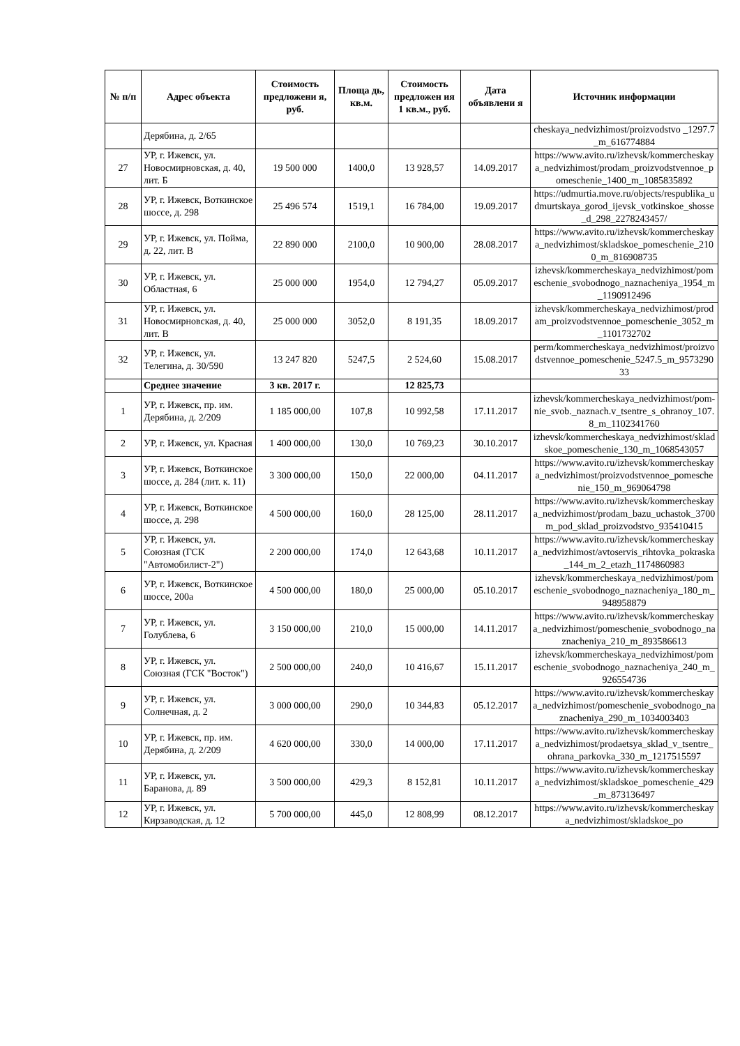| № п/п | Адрес объекта | Стоимость предложени я, руб. | Площа дь, кв.м. | Стоимость предложен ия 1 кв.м., руб. | Дата объявлени я | Источник информации |
| --- | --- | --- | --- | --- | --- | --- |
| | Дерябина, д. 2/65 | | | | | cheskaya_nedvizhimost/proizvodstvo _1297.7_m_616774884 |
| 27 | УР, г. Ижевск, ул. Новосмирновская, д. 40, лит. Б | 19 500 000 | 1400,0 | 13 928,57 | 14.09.2017 | https://www.avito.ru/izhevsk/kommercheskaya_nedvizhimost/prodam_proizvodstvennoe_pomeschenie_1400_m_1085835892 |
| 28 | УР, г. Ижевск, Воткинское шоссе, д. 298 | 25 496 574 | 1519,1 | 16 784,00 | 19.09.2017 | https://udmurtia.move.ru/objects/respublika_udmurtskaya_gorod_ijevsk_votkinskoe_shosse_d_298_2278243457/ |
| 29 | УР, г. Ижевск, ул. Пойма, д. 22, лит. В | 22 890 000 | 2100,0 | 10 900,00 | 28.08.2017 | https://www.avito.ru/izhevsk/kommercheskaya_nedvizhimost/skladskoe_pomeschenie_2100_m_816908735 |
| 30 | УР, г. Ижевск, ул. Областная, 6 | 25 000 000 | 1954,0 | 12 794,27 | 05.09.2017 | izhevsk/kommercheskaya_nedvizhimost/pomeschenie_svobodnogo_naznacheniya_1954_m_1190912496 |
| 31 | УР, г. Ижевск, ул. Новосмирновская, д. 40, лит. В | 25 000 000 | 3052,0 | 8 191,35 | 18.09.2017 | izhevsk/kommercheskaya_nedvizhimost/prodam_proizvodstvennoe_pomeschenie_3052_m_1101732702 |
| 32 | УР, г. Ижевск, ул. Телегина, д. 30/590 | 13 247 820 | 5247,5 | 2 524,60 | 15.08.2017 | perm/kommercheskaya_nedvizhimost/proizvodstvennoe_pomeschenie_5247.5_m_957329033 |
| | Среднее значение | 3 кв. 2017 г. | | 12 825,73 | | |
| 1 | УР, г. Ижевск, пр. им. Дерябина, д. 2/209 | 1 185 000,00 | 107,8 | 10 992,58 | 17.11.2017 | izhevsk/kommercheskaya_nedvizhimost/pom-nie_svob._naznach.v_tsentre_s_ohranoy_107.8_m_1102341760 |
| 2 | УР, г. Ижевск, ул. Красная | 1 400 000,00 | 130,0 | 10 769,23 | 30.10.2017 | izhevsk/kommercheskaya_nedvizhimost/skladskoe_pomeschenie_130_m_1068543057 |
| 3 | УР, г. Ижевск, Воткинское шоссе, д. 284 (лит. к. 11) | 3 300 000,00 | 150,0 | 22 000,00 | 04.11.2017 | https://www.avito.ru/izhevsk/kommercheskaya_nedvizhimost/proizvodstvennoe_pomeschenie_150_m_969064798 |
| 4 | УР, г. Ижевск, Воткинское шоссе, д. 298 | 4 500 000,00 | 160,0 | 28 125,00 | 28.11.2017 | https://www.avito.ru/izhevsk/kommercheskaya_nedvizhimost/prodam_bazu_uchastok_3700m_pod_sklad_proizvodstvo_935410415 |
| 5 | УР, г. Ижевск, ул. Союзная (ГСК "Автомобилист-2") | 2 200 000,00 | 174,0 | 12 643,68 | 10.11.2017 | https://www.avito.ru/izhevsk/kommercheskaya_nedvizhimost/avtoservis_rihtovka_pokraska_144_m_2_etazh_1174860983 |
| 6 | УР, г. Ижевск, Воткинское шоссе, 200а | 4 500 000,00 | 180,0 | 25 000,00 | 05.10.2017 | izhevsk/kommercheskaya_nedvizhimost/pomeschenie_svobodnogo_naznacheniya_180_m_948958879 |
| 7 | УР, г. Ижевск, ул. Голублева, 6 | 3 150 000,00 | 210,0 | 15 000,00 | 14.11.2017 | https://www.avito.ru/izhevsk/kommercheskaya_nedvizhimost/pomeschenie_svobodnogo_naznacheniya_210_m_893586613 |
| 8 | УР, г. Ижевск, ул. Союзная (ГСК "Восток") | 2 500 000,00 | 240,0 | 10 416,67 | 15.11.2017 | izhevsk/kommercheskaya_nedvizhimost/pomeschenie_svobodnogo_naznacheniya_240_m_926554736 |
| 9 | УР, г. Ижевск, ул. Солнечная, д. 2 | 3 000 000,00 | 290,0 | 10 344,83 | 05.12.2017 | https://www.avito.ru/izhevsk/kommercheskaya_nedvizhimost/pomeschenie_svobodnogo_naznacheniya_290_m_1034003403 |
| 10 | УР, г. Ижевск, пр. им. Дерябина, д. 2/209 | 4 620 000,00 | 330,0 | 14 000,00 | 17.11.2017 | https://www.avito.ru/izhevsk/kommercheskaya_nedvizhimost/prodaetsya_sklad_v_tsentre_ohrana_parkovka_330_m_1217515597 |
| 11 | УР, г. Ижевск, ул. Баранова, д. 89 | 3 500 000,00 | 429,3 | 8 152,81 | 10.11.2017 | https://www.avito.ru/izhevsk/kommercheskaya_nedvizhimost/skladskoe_pomeschenie_429_m_873136497 |
| 12 | УР, г. Ижевск, ул. Кирзаводская, д. 12 | 5 700 000,00 | 445,0 | 12 808,99 | 08.12.2017 | https://www.avito.ru/izhevsk/kommercheskaya_nedvizhimost/skladskoe_po |